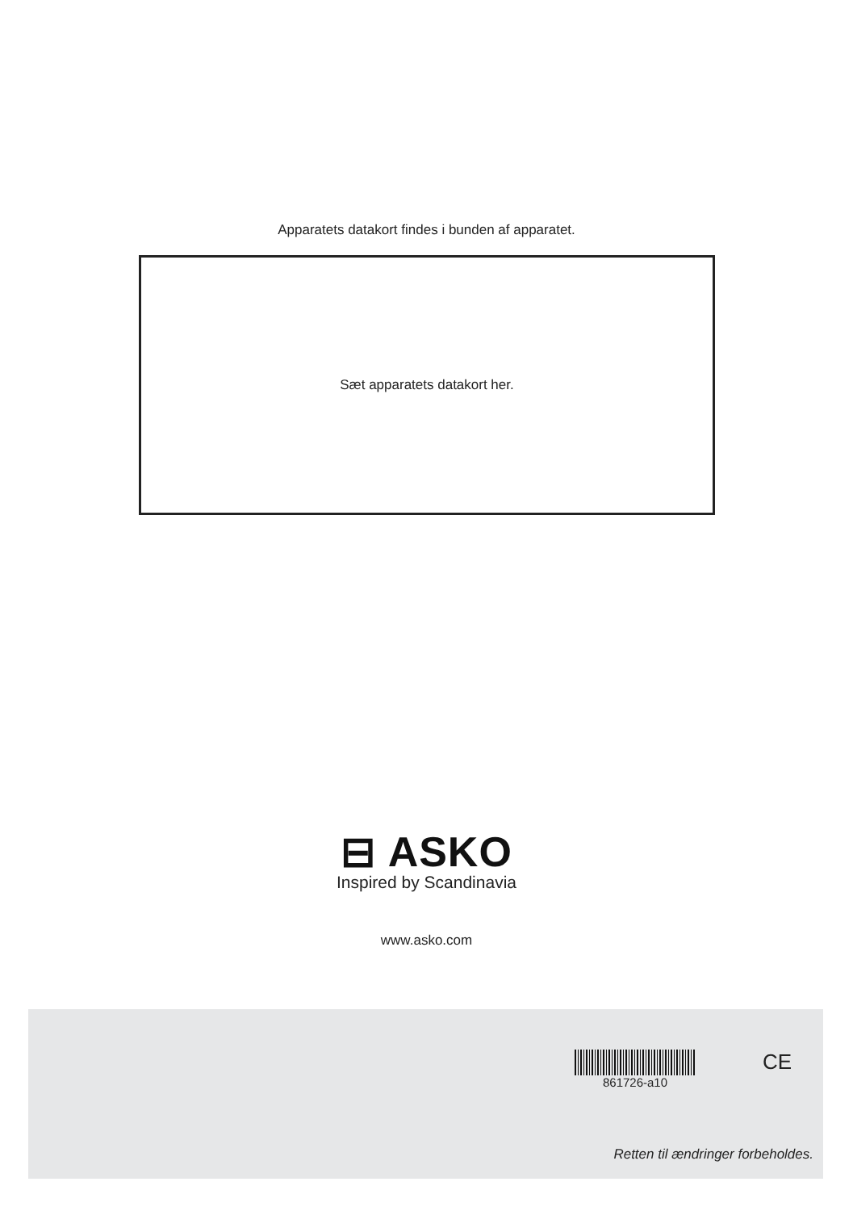Apparatets datakort findes i bunden af apparatet.
Sæt apparatets datakort her.
⊟ ASKO
Inspired by Scandinavia
www.asko.com
861726-a10 CE
Retten til ændringer forbeholdes.